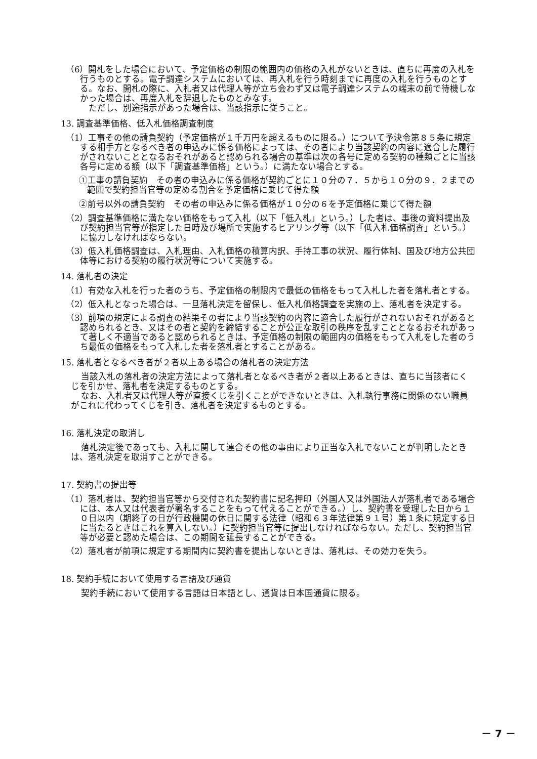（6）開札をした場合において、予定価格の制限の範囲内の価格の入札がないときは、直ちに再度の入札を行うものとする。電子調達システムにおいては、再入札を行う時刻までに再度の入札を行うものとする。なお、開札の際に、入札者又は代理人等が立ち会わず又は電子調達システムの端末の前で待機しなかった場合は、再度入札を辞退したものとみなす。
　ただし、別途指示があった場合は、当該指示に従うこと。
13. 調査基準価格、低入札価格調査制度
（1）工事その他の請負契約（予定価格が１千万円を超えるものに限る。）について予決令第８５条に規定する相手方となるべき者の申込みに係る価格によっては、その者により当該契約の内容に適合した履行がされないこととなるおそれがあると認められる場合の基準は次の各号に定める契約の種類ごとに当該各号に定める額（以下「調査基準価格」という。）に満たない場合とする。
①工事の請負契約　その者の申込みに係る価格が契約ごとに１０分の７．５から１０分の９．２までの範囲で契約担当官等の定める割合を予定価格に乗じて得た額
②前号以外の請負契約　その者の申込みに係る価格が１０分の６を予定価格に乗じて得た額
（2）調査基準価格に満たない価格をもって入札（以下「低入札」という。）した者は、事後の資料提出及び契約担当官等が指定した日時及び場所で実施するヒアリング等（以下「低入札価格調査」という。）に協力しなければならない。
（3）低入札価格調査は、入札理由、入札価格の積算内訳、手持工事の状況、履行体制、国及び地方公共団体等における契約の履行状況等について実施する。
14. 落札者の決定
（1）有効な入札を行った者のうち、予定価格の制限内で最低の価格をもって入札した者を落札者とする。
（2）低入札となった場合は、一旦落札決定を留保し、低入札価格調査を実施の上、落札者を決定する。
（3）前項の規定による調査の結果その者により当該契約の内容に適合した履行がされないおそれがあると認められるとき、又はその者と契約を締結することが公正な取引の秩序を乱すこととなるおそれがあって著しく不適当であると認められるときは、予定価格の制限の範囲内の価格をもって入札をした者のうち最低の価格をもって入札した者を落札者とすることがある。
15. 落札者となるべき者が２者以上ある場合の落札者の決定方法
当該入札の落札者の決定方法によって落札者となるべき者が２者以上あるときは、直ちに当該者にくじを引かせ、落札者を決定するものとする。
なお、入札者又は代理人等が直接くじを引くことができないときは、入札執行事務に関係のない職員がこれに代わってくじを引き、落札者を決定するものとする。
16. 落札決定の取消し
落札決定後であっても、入札に関して連合その他の事由により正当な入札でないことが判明したときは、落札決定を取消すことができる。
17. 契約書の提出等
（1）落札者は、契約担当官等から交付された契約書に記名押印（外国人又は外国法人が落札者である場合には、本人又は代表者が署名することをもって代えることができる。）し、契約書を受理した日から１０日以内（期終了の日が行政機関の休日に関する法律（昭和６３年法律第９１号）第１条に規定する日に当たるときはこれを算入しない。）に契約担当官等に提出しなければならない。ただし、契約担当官等が必要と認めた場合は、この期間を延長することができる。
（2）落札者が前項に規定する期間内に契約書を提出しないときは、落札は、その効力を失う。
18. 契約手続において使用する言語及び通貨
契約手続において使用する言語は日本語とし、通貨は日本国通貨に限る。
－ 7 －